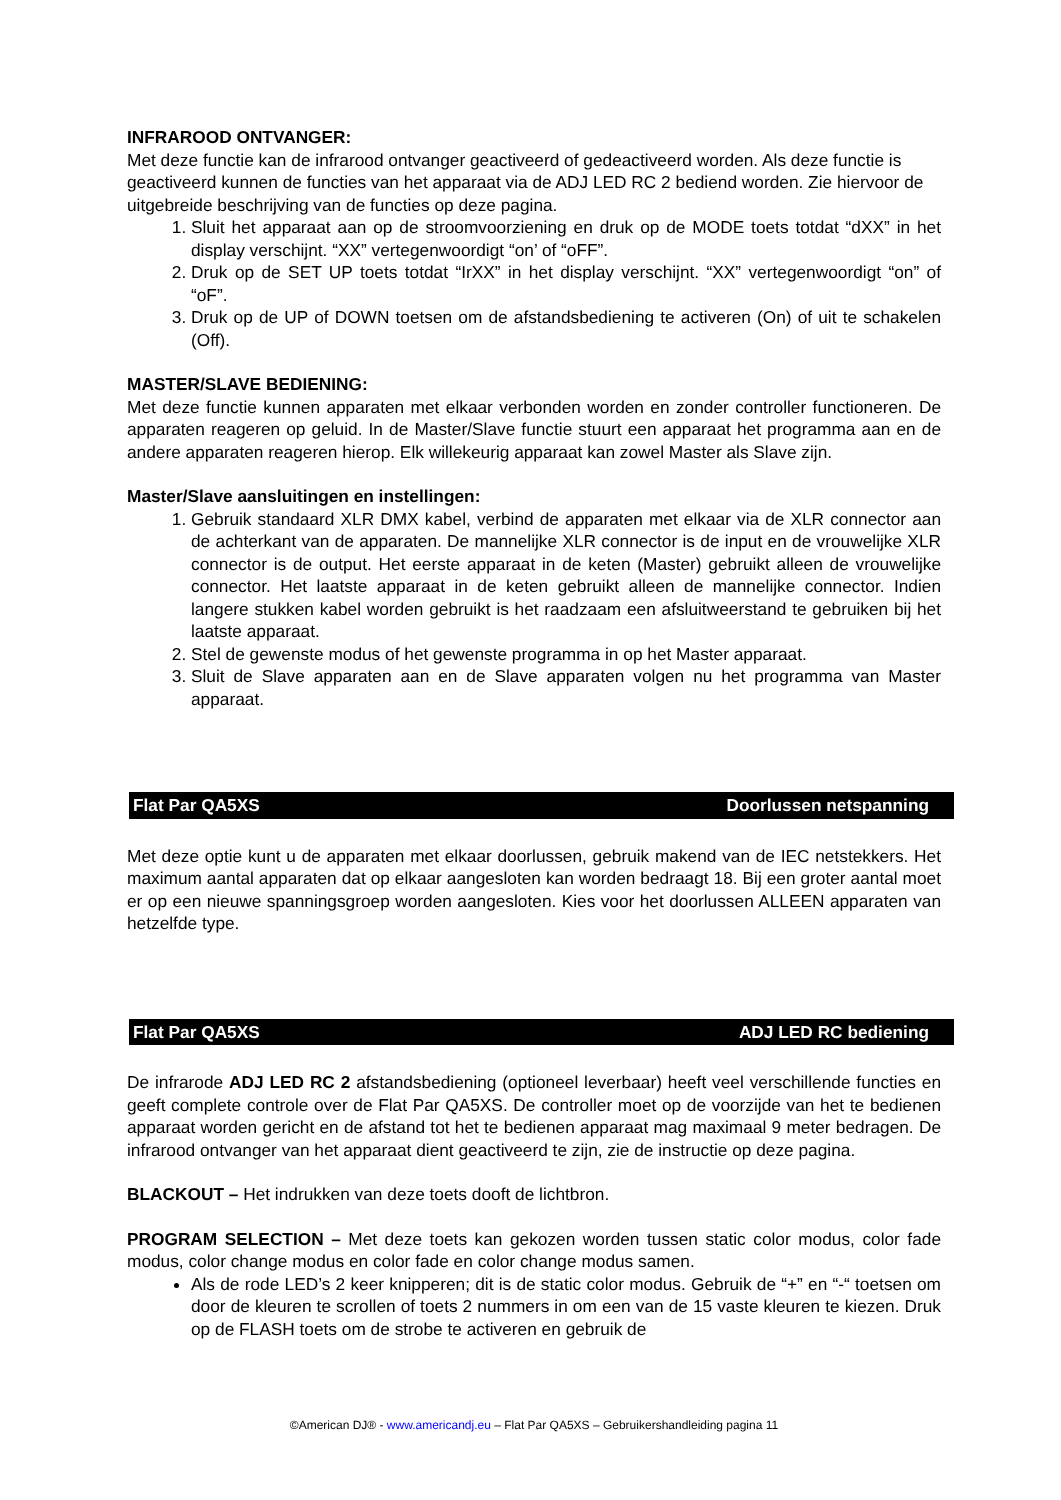INFRAROOD ONTVANGER:
Met deze functie kan de infrarood ontvanger geactiveerd of gedeactiveerd worden. Als deze functie is geactiveerd kunnen de functies van het apparaat via de ADJ LED RC 2 bediend worden. Zie hiervoor de uitgebreide beschrijving van de functies op deze pagina.
1. Sluit het apparaat aan op de stroomvoorziening en druk op de MODE toets totdat “dXX” in het display verschijnt. “XX” vertegenwoordigt “on’ of “oFF”.
2. Druk op de SET UP toets totdat “IrXX” in het display verschijnt. “XX” vertegenwoordigt “on” of “oF”.
3. Druk op de UP of DOWN toetsen om de afstandsbediening te activeren (On) of uit te schakelen (Off).
MASTER/SLAVE BEDIENING:
Met deze functie kunnen apparaten met elkaar verbonden worden en zonder controller functioneren. De apparaten reageren op geluid. In de Master/Slave functie stuurt een apparaat het programma aan en de andere apparaten reageren hierop. Elk willekeurig apparaat kan zowel Master als Slave zijn.
Master/Slave aansluitingen en instellingen:
1. Gebruik standaard XLR DMX kabel, verbind de apparaten met elkaar via de XLR connector aan de achterkant van de apparaten. De mannelijke XLR connector is de input en de vrouwelijke XLR connector is de output. Het eerste apparaat in de keten (Master) gebruikt alleen de vrouwelijke connector. Het laatste apparaat in de keten gebruikt alleen de mannelijke connector. Indien langere stukken kabel worden gebruikt is het raadzaam een afsluitweerstand te gebruiken bij het laatste apparaat.
2. Stel de gewenste modus of het gewenste programma in op het Master apparaat.
3. Sluit de Slave apparaten aan en de Slave apparaten volgen nu het programma van Master apparaat.
Flat Par QA5XS Doorlussen netspanning
Met deze optie kunt u de apparaten met elkaar doorlussen, gebruik makend van de IEC netstekkers. Het maximum aantal apparaten dat op elkaar aangesloten kan worden bedraagt 18. Bij een groter aantal moet er op een nieuwe spanningsgroep worden aangesloten. Kies voor het doorlussen ALLEEN apparaten van hetzelfde type.
Flat Par QA5XS ADJ LED RC bediening
De infrarode ADJ LED RC 2 afstandsbediening (optioneel leverbaar) heeft veel verschillende functies en geeft complete controle over de Flat Par QA5XS. De controller moet op de voorzijde van het te bedienen apparaat worden gericht en de afstand tot het te bedienen apparaat mag maximaal 9 meter bedragen. De infrarood ontvanger van het apparaat dient geactiveerd te zijn, zie de instructie op deze pagina.
BLACKOUT – Het indrukken van deze toets dooft de lichtbron.
PROGRAM SELECTION – Met deze toets kan gekozen worden tussen static color modus, color fade modus, color change modus en color fade en color change modus samen.
Als de rode LED’s 2 keer knipperen; dit is de static color modus. Gebruik de “+” en “-“ toetsen om door de kleuren te scrollen of toets 2 nummers in om een van de 15 vaste kleuren te kiezen. Druk op de FLASH toets om de strobe te activeren en gebruik de
©American DJ® - www.americandj.eu – Flat Par QA5XS – Gebruikershandleiding pagina 11